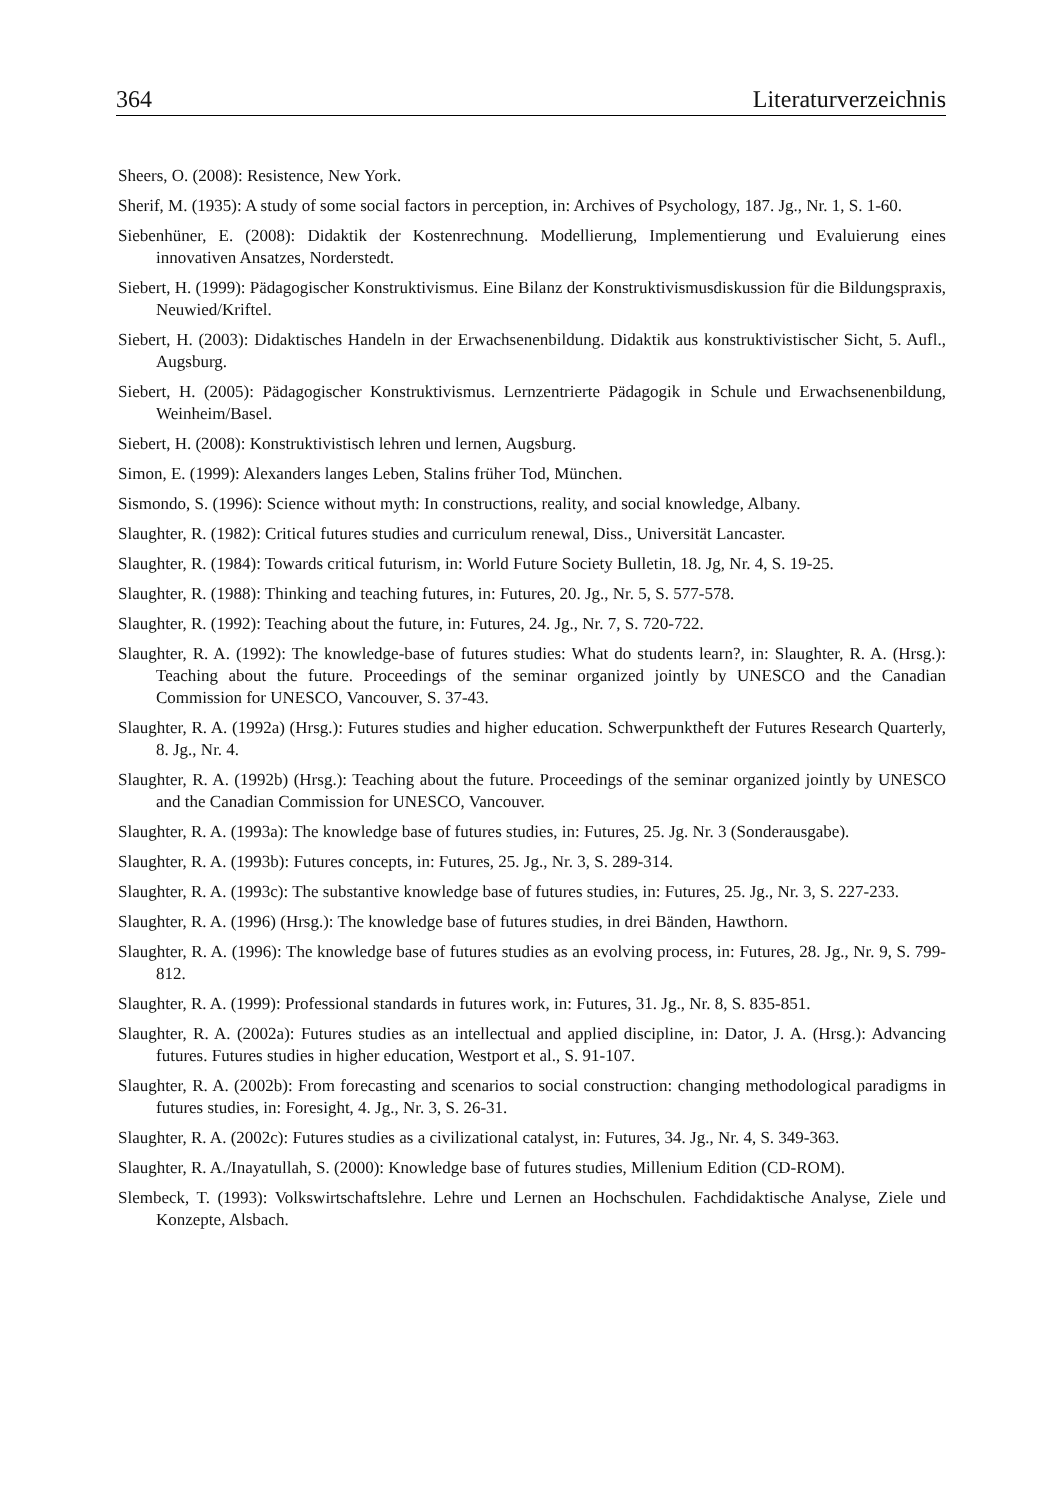364 Literaturverzeichnis
Sheers, O. (2008): Resistence, New York.
Sherif, M. (1935): A study of some social factors in perception, in: Archives of Psychology, 187. Jg., Nr. 1, S. 1-60.
Siebenhüner, E. (2008): Didaktik der Kostenrechnung. Modellierung, Implementierung und Evaluierung eines innovativen Ansatzes, Norderstedt.
Siebert, H. (1999): Pädagogischer Konstruktivismus. Eine Bilanz der Konstruktivismusdiskussion für die Bildungspraxis, Neuwied/Kriftel.
Siebert, H. (2003): Didaktisches Handeln in der Erwachsenenbildung. Didaktik aus konstruktivistischer Sicht, 5. Aufl., Augsburg.
Siebert, H. (2005): Pädagogischer Konstruktivismus. Lernzentrierte Pädagogik in Schule und Erwachsenenbildung, Weinheim/Basel.
Siebert, H. (2008): Konstruktivistisch lehren und lernen, Augsburg.
Simon, E. (1999): Alexanders langes Leben, Stalins früher Tod, München.
Sismondo, S. (1996): Science without myth: In constructions, reality, and social knowledge, Albany.
Slaughter, R. (1982): Critical futures studies and curriculum renewal, Diss., Universität Lancaster.
Slaughter, R. (1984): Towards critical futurism, in: World Future Society Bulletin, 18. Jg, Nr. 4, S. 19-25.
Slaughter, R. (1988): Thinking and teaching futures, in: Futures, 20. Jg., Nr. 5, S. 577-578.
Slaughter, R. (1992): Teaching about the future, in: Futures, 24. Jg., Nr. 7, S. 720-722.
Slaughter, R. A. (1992): The knowledge-base of futures studies: What do students learn?, in: Slaughter, R. A. (Hrsg.): Teaching about the future. Proceedings of the seminar organized jointly by UNESCO and the Canadian Commission for UNESCO, Vancouver, S. 37-43.
Slaughter, R. A. (1992a) (Hrsg.): Futures studies and higher education. Schwerpunktheft der Futures Research Quarterly, 8. Jg., Nr. 4.
Slaughter, R. A. (1992b) (Hrsg.): Teaching about the future. Proceedings of the seminar organized jointly by UNESCO and the Canadian Commission for UNESCO, Vancouver.
Slaughter, R. A. (1993a): The knowledge base of futures studies, in: Futures, 25. Jg. Nr. 3 (Sonderausgabe).
Slaughter, R. A. (1993b): Futures concepts, in: Futures, 25. Jg., Nr. 3, S. 289-314.
Slaughter, R. A. (1993c): The substantive knowledge base of futures studies, in: Futures, 25. Jg., Nr. 3, S. 227-233.
Slaughter, R. A. (1996) (Hrsg.): The knowledge base of futures studies, in drei Bänden, Hawthorn.
Slaughter, R. A. (1996): The knowledge base of futures studies as an evolving process, in: Futures, 28. Jg., Nr. 9, S. 799-812.
Slaughter, R. A. (1999): Professional standards in futures work, in: Futures, 31. Jg., Nr. 8, S. 835-851.
Slaughter, R. A. (2002a): Futures studies as an intellectual and applied discipline, in: Dator, J. A. (Hrsg.): Advancing futures. Futures studies in higher education, Westport et al., S. 91-107.
Slaughter, R. A. (2002b): From forecasting and scenarios to social construction: changing methodological paradigms in futures studies, in: Foresight, 4. Jg., Nr. 3, S. 26-31.
Slaughter, R. A. (2002c): Futures studies as a civilizational catalyst, in: Futures, 34. Jg., Nr. 4, S. 349-363.
Slaughter, R. A./Inayatullah, S. (2000): Knowledge base of futures studies, Millenium Edition (CD-ROM).
Slembeck, T. (1993): Volkswirtschaftslehre. Lehre und Lernen an Hochschulen. Fachdidaktische Analyse, Ziele und Konzepte, Alsbach.